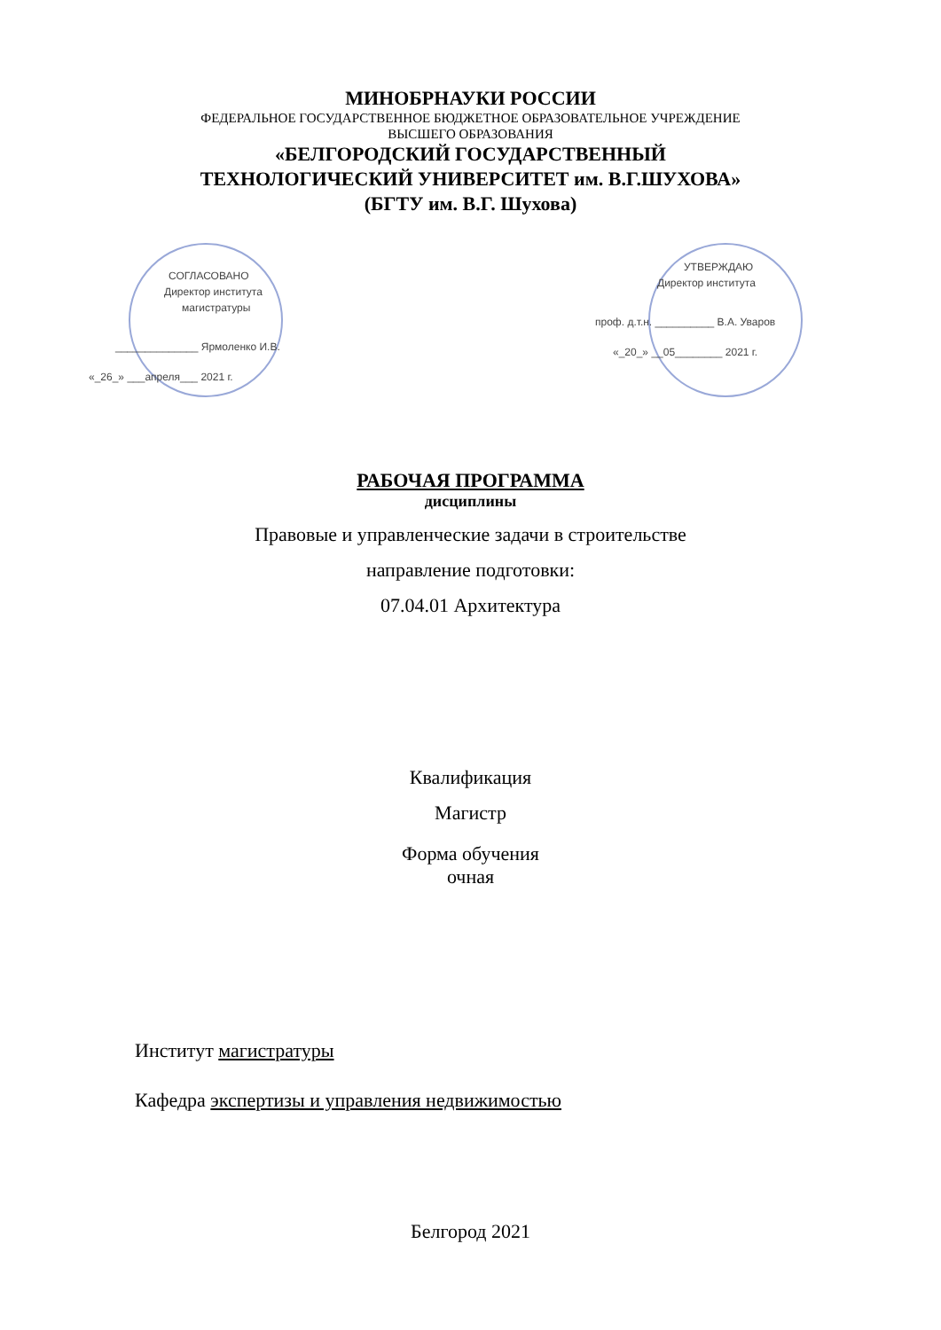МИНОБРНАУКИ РОССИИ
ФЕДЕРАЛЬНОЕ ГОСУДАРСТВЕННОЕ БЮДЖЕТНОЕ ОБРАЗОВАТЕЛЬНОЕ УЧРЕЖДЕНИЕ
ВЫСШЕГО ОБРАЗОВАНИЯ
«БЕЛГОРОДСКИЙ ГОСУДАРСТВЕННЫЙ
ТЕХНОЛОГИЧЕСКИЙ УНИВЕРСИТЕТ им. В.Г.ШУХОВА»
(БГТУ им. В.Г. Шухова)
СОГЛАСОВАНО
Директор института
магистратуры
______________ Ярмоленко И.В.
«_26_» ___апреля___ 2021 г.
УТВЕРЖДАЮ
Директор института
проф. д.т.н. __________ В.А. Уваров
«_20_» __05________ 2021 г.
РАБОЧАЯ ПРОГРАММА
дисциплины
Правовые и управленческие задачи в строительстве
направление подготовки:
07.04.01 Архитектура
Квалификация
Магистр
Форма обучения
очная
Институт магистратуры
Кафедра экспертизы и управления недвижимостью
Белгород 2021